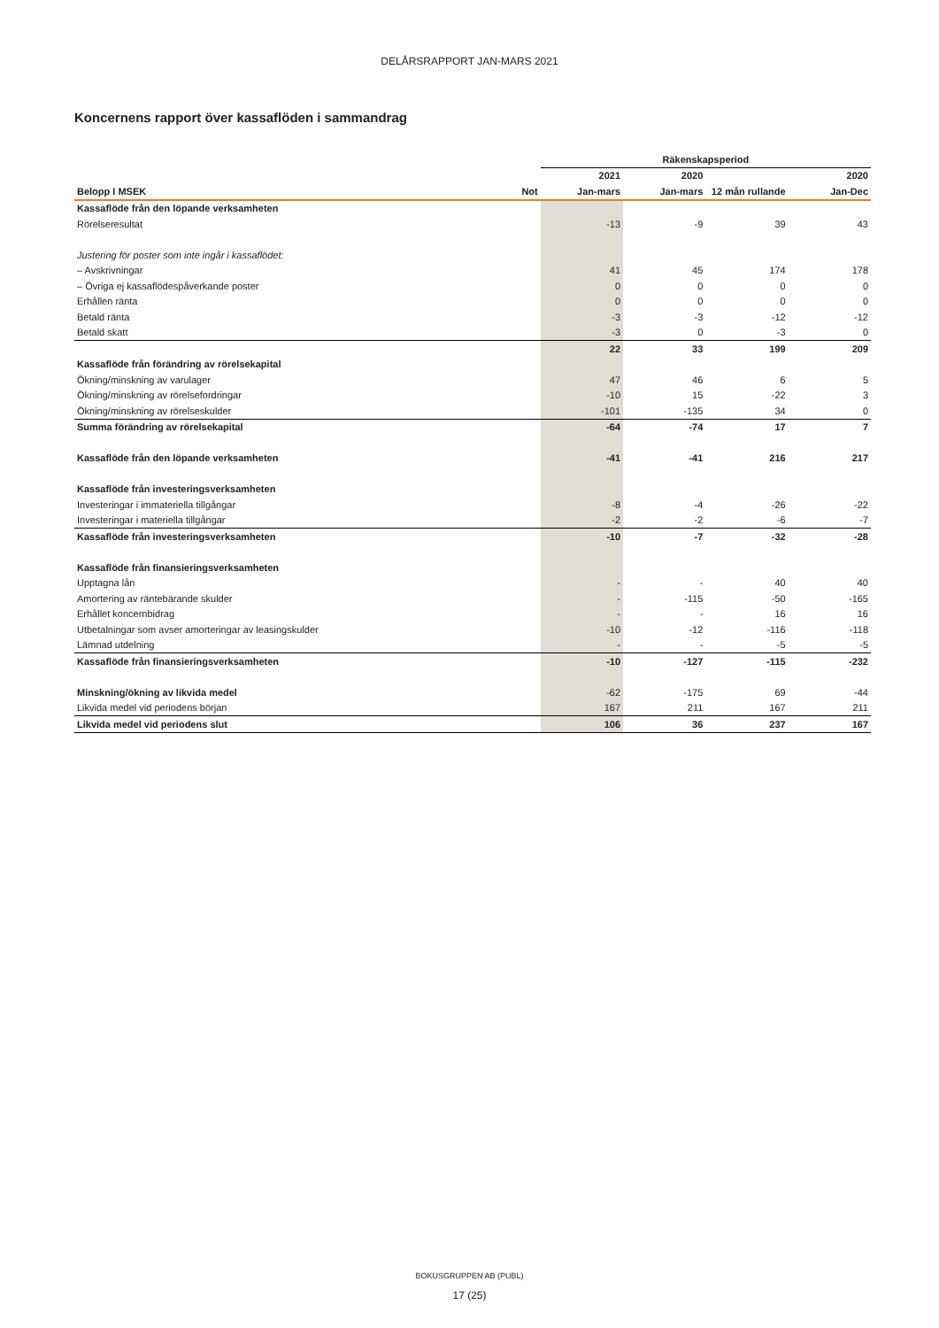DELÅRSRAPPORT JAN-MARS 2021
Koncernens rapport över kassaflöden i sammandrag
| | | Räkenskapsperiod | | | |
| --- | --- | --- | --- | --- | --- |
| | | 2021 | 2020 | | 2020 |
| Belopp I MSEK | Not | Jan-mars | Jan-mars | 12 mån rullande | Jan-Dec |
| Kassaflöde från den löpande verksamheten | | | | | |
| Rörelseresultat | | -13 | -9 | 39 | 43 |
| Justering för poster som inte ingår i kassaflödet: | | | | | |
| – Avskrivningar | | 41 | 45 | 174 | 178 |
| – Övriga ej kassaflödespåverkande poster | | 0 | 0 | 0 | 0 |
| Erhållen ränta | | 0 | 0 | 0 | 0 |
| Betald ränta | | -3 | -3 | -12 | -12 |
| Betald skatt | | -3 | 0 | -3 | 0 |
| | | 22 | 33 | 199 | 209 |
| Kassaflöde från förändring av rörelsekapital | | | | | |
| Ökning/minskning av varulager | | 47 | 46 | 6 | 5 |
| Ökning/minskning av rörelsefordringar | | -10 | 15 | -22 | 3 |
| Ökning/minskning av rörelseskulder | | -101 | -135 | 34 | 0 |
| Summa förändring av rörelsekapital | | -64 | -74 | 17 | 7 |
| Kassaflöde från den löpande verksamheten | | -41 | -41 | 216 | 217 |
| Kassaflöde från investeringsverksamheten | | | | | |
| Investeringar i immateriella tillgångar | | -8 | -4 | -26 | -22 |
| Investeringar i materiella tillgångar | | -2 | -2 | -6 | -7 |
| Kassaflöde från investeringsverksamheten | | -10 | -7 | -32 | -28 |
| Kassaflöde från finansieringsverksamheten | | | | | |
| Upptagna lån | | - | - | 40 | 40 |
| Amortering av räntebärande skulder | | - | -115 | -50 | -165 |
| Erhållet koncernbidrag | | - | - | 16 | 16 |
| Utbetalningar som avser amorteringar av leasingskulder | | -10 | -12 | -116 | -118 |
| Lämnad utdelning | | - | - | -5 | -5 |
| Kassaflöde från finansieringsverksamheten | | -10 | -127 | -115 | -232 |
| Minskning/ökning av likvida medel | | -62 | -175 | 69 | -44 |
| Likvida medel vid periodens början | | 167 | 211 | 167 | 211 |
| Likvida medel vid periodens slut | | 106 | 36 | 237 | 167 |
BOKUSGRUPPEN AB (PUBL)
17 (25)